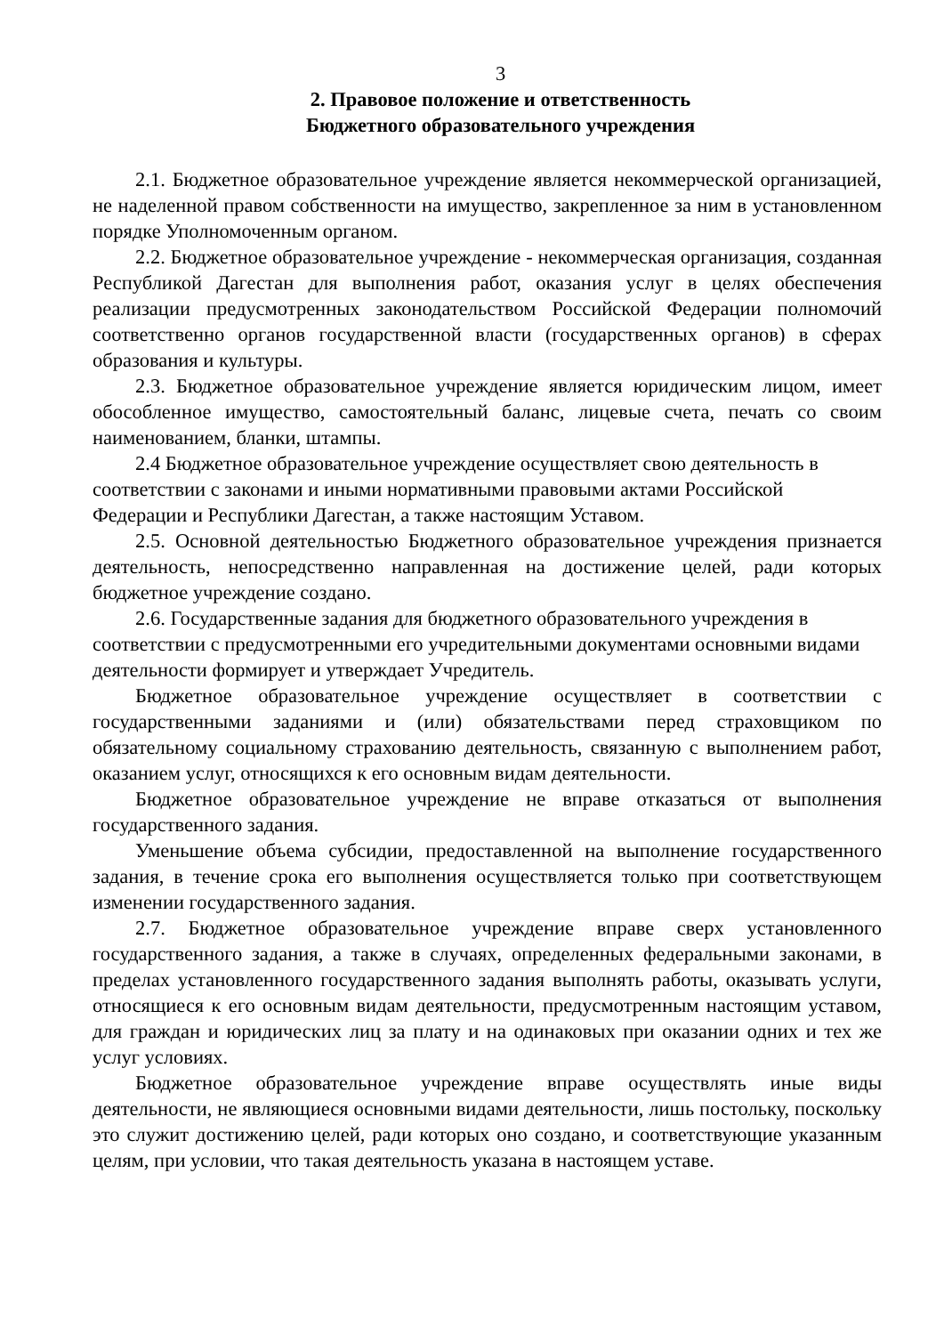3
2. Правовое положение и ответственность
Бюджетного образовательного учреждения
2.1. Бюджетное образовательное учреждение является некоммерческой организацией, не наделенной правом собственности на имущество, закрепленное за ним в установленном порядке Уполномоченным органом.
2.2. Бюджетное образовательное учреждение - некоммерческая организация, созданная Республикой Дагестан для выполнения работ, оказания услуг в целях обеспечения реализации предусмотренных законодательством Российской Федерации полномочий соответственно органов государственной власти (государственных органов) в сферах образования и культуры.
2.3. Бюджетное образовательное учреждение является юридическим лицом, имеет обособленное имущество, самостоятельный баланс, лицевые счета, печать со своим наименованием, бланки, штампы.
2.4 Бюджетное образовательное учреждение осуществляет свою деятельность в соответствии с законами и иными нормативными правовыми актами Российской Федерации и Республики Дагестан, а также настоящим Уставом.
2.5. Основной деятельностью Бюджетного образовательное учреждения признается деятельность, непосредственно направленная на достижение целей, ради которых бюджетное учреждение создано.
2.6. Государственные задания для бюджетного образовательного учреждения в соответствии с предусмотренными его учредительными документами основными видами деятельности формирует и утверждает Учредитель.
Бюджетное образовательное учреждение осуществляет в соответствии с государственными заданиями и (или) обязательствами перед страховщиком по обязательному социальному страхованию деятельность, связанную с выполнением работ, оказанием услуг, относящихся к его основным видам деятельности.
Бюджетное образовательное учреждение не вправе отказаться от выполнения государственного задания.
Уменьшение объема субсидии, предоставленной на выполнение государственного задания, в течение срока его выполнения осуществляется только при соответствующем изменении государственного задания.
2.7. Бюджетное образовательное учреждение вправе сверх установленного государственного задания, а также в случаях, определенных федеральными законами, в пределах установленного государственного задания выполнять работы, оказывать услуги, относящиеся к его основным видам деятельности, предусмотренным настоящим уставом, для граждан и юридических лиц за плату и на одинаковых при оказании одних и тех же услуг условиях.
Бюджетное образовательное учреждение вправе осуществлять иные виды деятельности, не являющиеся основными видами деятельности, лишь постольку, поскольку это служит достижению целей, ради которых оно создано, и соответствующие указанным целям, при условии, что такая деятельность указана в настоящем уставе.